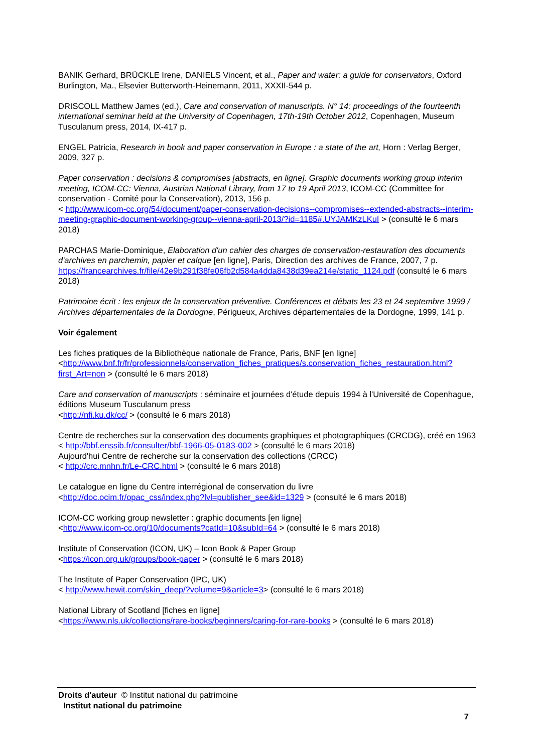BANIK Gerhard, BRÜCKLE Irene, DANIELS Vincent, et al., Paper and water: a guide for conservators, Oxford Burlington, Ma., Elsevier Butterworth-Heinemann, 2011, XXXII-544 p.
DRISCOLL Matthew James (ed.), Care and conservation of manuscripts. N° 14: proceedings of the fourteenth international seminar held at the University of Copenhagen, 17th-19th October 2012, Copenhagen, Museum Tusculanum press, 2014, IX-417 p.
ENGEL Patricia, Research in book and paper conservation in Europe : a state of the art, Horn : Verlag Berger, 2009, 327 p.
Paper conservation : decisions & compromises [abstracts, en ligne]. Graphic documents working group interim meeting, ICOM-CC: Vienna, Austrian National Library, from 17 to 19 April 2013, ICOM-CC (Committee for conservation - Comité pour la Conservation), 2013, 156 p.
< http://www.icom-cc.org/54/document/paper-conservation-decisions--compromises--extended-abstracts--interim-meeting-graphic-document-working-group--vienna-april-2013/?id=1185#.UYJAMKzLKuI > (consulté le 6 mars 2018)
PARCHAS Marie-Dominique, Elaboration d'un cahier des charges de conservation-restauration des documents d'archives en parchemin, papier et calque [en ligne], Paris, Direction des archives de France, 2007, 7 p.
https://francearchives.fr/file/42e9b291f38fe06fb2d584a4dda8438d39ea214e/static_1124.pdf (consulté le 6 mars 2018)
Patrimoine écrit : les enjeux de la conservation préventive. Conférences et débats les 23 et 24 septembre 1999 / Archives départementales de la Dordogne, Périgueux, Archives départementales de la Dordogne, 1999, 141 p.
Voir également
Les fiches pratiques de la Bibliothèque nationale de France, Paris, BNF [en ligne]
<http://www.bnf.fr/fr/professionnels/conservation_fiches_pratiques/s.conservation_fiches_restauration.html?first_Art=non > (consulté le 6 mars 2018)
Care and conservation of manuscripts : séminaire et journées d'étude depuis 1994 à l'Université de Copenhague, éditions Museum Tusculanum press
<http://nfi.ku.dk/cc/ > (consulté le 6 mars 2018)
Centre de recherches sur la conservation des documents graphiques et photographiques (CRCDG), créé en 1963
< http://bbf.enssib.fr/consulter/bbf-1966-05-0183-002 > (consulté le 6 mars 2018)
Aujourd'hui Centre de recherche sur la conservation des collections (CRCC)
< http://crc.mnhn.fr/Le-CRC.html > (consulté le 6 mars 2018)
Le catalogue en ligne du Centre interrégional de conservation du livre
<http://doc.ocim.fr/opac_css/index.php?lvl=publisher_see&id=1329 > (consulté le 6 mars 2018)
ICOM-CC working group newsletter : graphic documents [en ligne]
<http://www.icom-cc.org/10/documents?catId=10&subId=64 > (consulté le 6 mars 2018)
Institute of Conservation (ICON, UK) – Icon Book & Paper Group
<https://icon.org.uk/groups/book-paper > (consulté le 6 mars 2018)
The Institute of Paper Conservation (IPC, UK)
< http://www.hewit.com/skin_deep/?volume=9&article=3> (consulté le 6 mars 2018)
National Library of Scotland [fiches en ligne]
<https://www.nls.uk/collections/rare-books/beginners/caring-for-rare-books > (consulté le 6 mars 2018)
Droits d'auteur © Institut national du patrimoine
Institut national du patrimoine
7